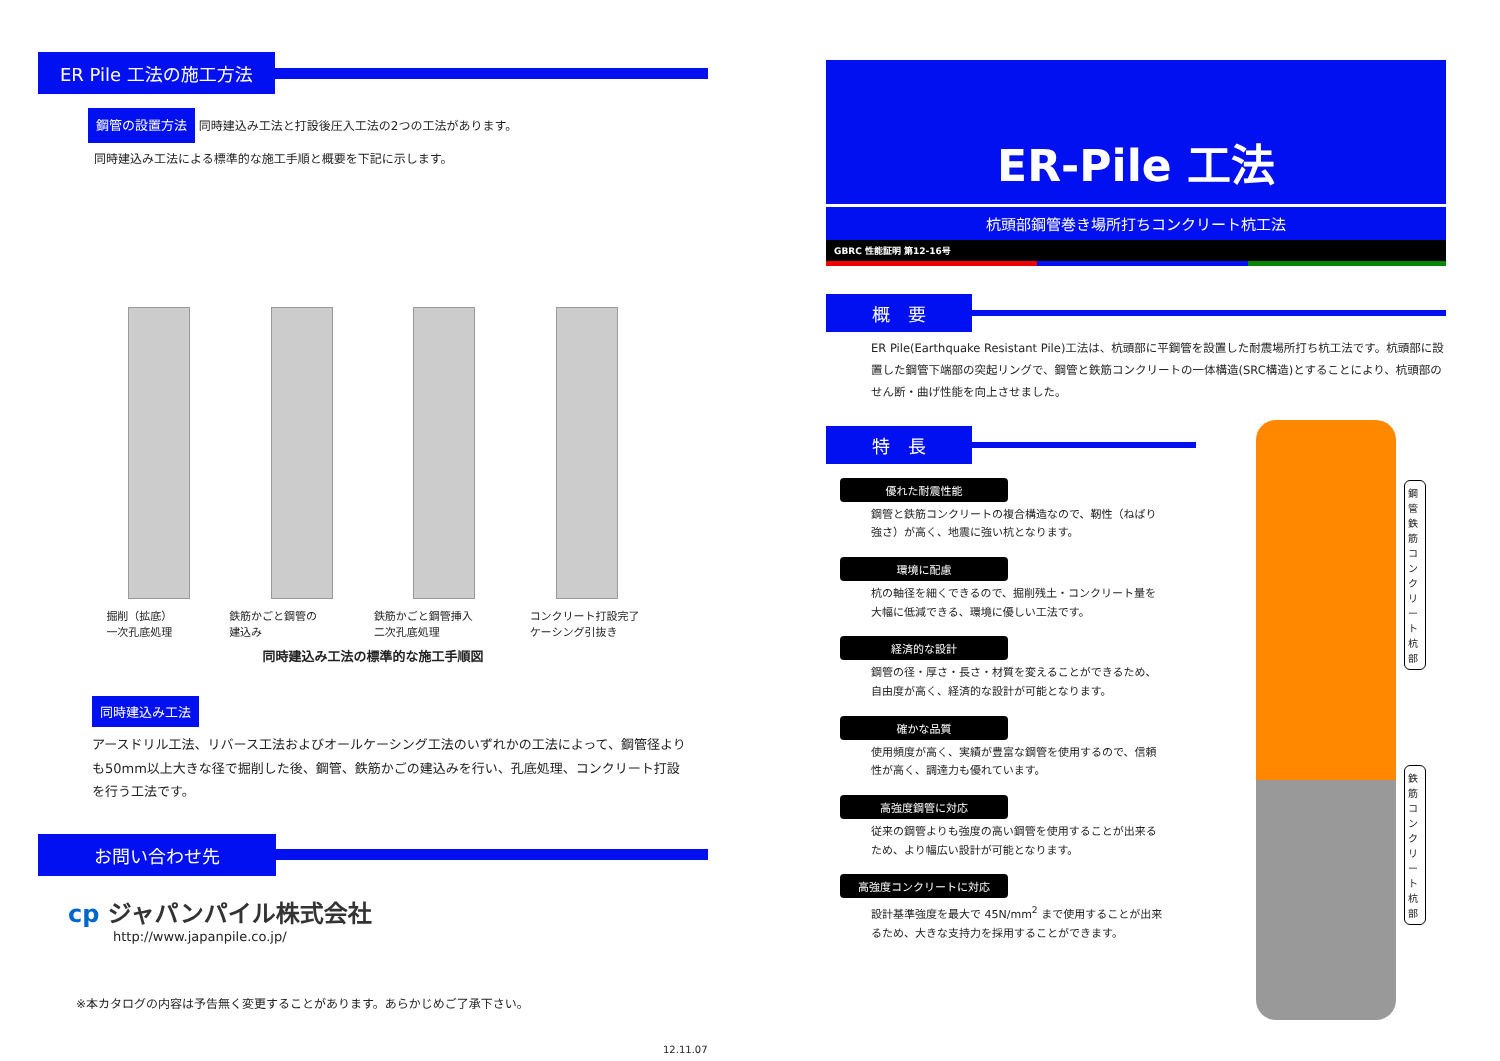ER Pile 工法の施工方法
鋼管の設置方法 同時建込み工法と打設後圧入工法の2つの工法があります。
同時建込み工法による標準的な施工手順と概要を下記に示します。
掘削（拡底）
一次孔底処理 鉄筋かごと鋼管の
建込み 鉄筋かごと鋼管挿入
二次孔底処理 コンクリート打設完了
ケーシング引抜き
同時建込み工法の標準的な施工手順図
同時建込み工法
アースドリル工法、リバース工法およびオールケーシング工法のいずれかの工法によって、鋼管径よりも50mm以上大きな径で掘削した後、鋼管、鉄筋かごの建込みを行い、孔底処理、コンクリート打設を行う工法です。
お問い合わせ先
cp ジャパンパイル株式会社
http://www.japanpile.co.jp/
※本カタログの内容は予告無く変更することがあります。あらかじめご了承下さい。
12.11.07
ER-Pile 工法
杭頭部鋼管巻き場所打ちコンクリート杭工法
GBRC 性能証明 第12-16号
概　要
ER Pile(Earthquake Resistant Pile)工法は、杭頭部に平鋼管を設置した耐震場所打ち杭工法です。杭頭部に設置した鋼管下端部の突起リングで、鋼管と鉄筋コンクリートの一体構造(SRC構造)とすることにより、杭頭部のせん断・曲げ性能を向上させました。
特　長
優れた耐震性能
鋼管と鉄筋コンクリートの複合構造なので、靭性（ねばり強さ）が高く、地震に強い杭となります。
環境に配慮
杭の軸径を細くできるので、掘削残土・コンクリート量を大幅に低減できる、環境に優しい工法です。
経済的な設計
鋼管の径・厚さ・長さ・材質を変えることができるため、自由度が高く、経済的な設計が可能となります。
確かな品質
使用頻度が高く、実績が豊富な鋼管を使用するので、信頼性が高く、調達力も優れています。
高強度鋼管に対応
従来の鋼管よりも強度の高い鋼管を使用することが出来るため、より幅広い設計が可能となります。
高強度コンクリートに対応
設計基準強度を最大で 45N/mm<sup>2</sup> まで使用することが出来るため、大きな支持力を採用することができます。
鋼管鉄筋コンクリート杭部
鉄筋コンクリート杭部